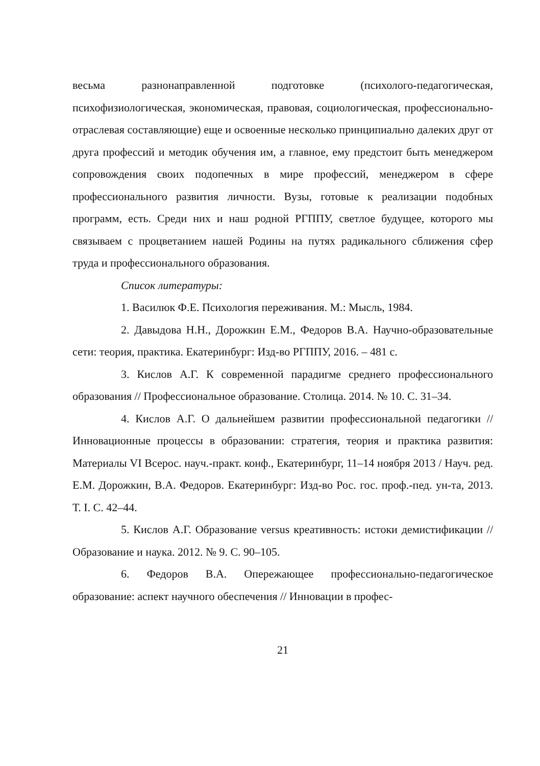весьма разнонаправленной подготовке (психолого-педагогическая, психофизиологическая, экономическая, правовая, социологическая, профессионально-отраслевая составляющие) еще и освоенные несколько принципиально далеких друг от друга профессий и методик обучения им, а главное, ему предстоит быть менеджером сопровождения своих подопечных в мире профессий, менеджером в сфере профессионального развития личности. Вузы, готовые к реализации подобных программ, есть. Среди них и наш родной РГППУ, светлое будущее, которого мы связываем с процветанием нашей Родины на путях радикального сближения сфер труда и профессионального образования.
Список литературы:
1. Василюк Ф.Е. Психология переживания. М.: Мысль, 1984.
2. Давыдова Н.Н., Дорожкин Е.М., Федоров В.А. Научно-образовательные сети: теория, практика. Екатеринбург: Изд-во РГППУ, 2016. – 481 с.
3. Кислов А.Г. К современной парадигме среднего профессионального образования // Профессиональное образование. Столица. 2014. № 10. С. 31–34.
4. Кислов А.Г. О дальнейшем развитии профессиональной педагогики // Инновационные процессы в образовании: стратегия, теория и практика развития: Материалы VI Всерос. науч.-практ. конф., Екатеринбург, 11–14 ноября 2013 / Науч. ред. Е.М. Дорожкин, В.А. Федоров. Екатеринбург: Изд-во Рос. гос. проф.-пед. ун-та, 2013. Т. I. С. 42–44.
5. Кислов А.Г. Образование versus креативность: истоки демистификации // Образование и наука. 2012. № 9. С. 90–105.
6. Федоров В.А. Опережающее профессионально-педагогическое образование: аспект научного обеспечения // Инновации в профес-
21